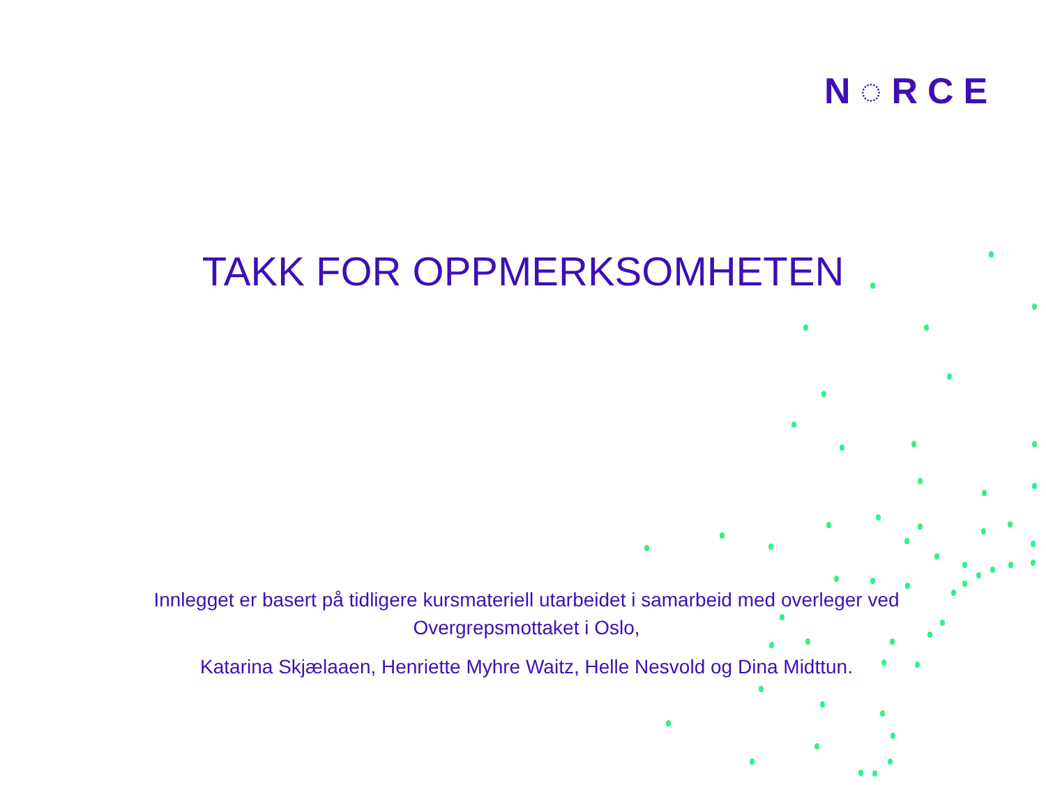N◌RCE
TAKK FOR OPPMERKSOMHETEN
Innlegget er basert på tidligere kursmateriell utarbeidet i samarbeid med overleger ved Overgrepsmottaket i Oslo,
Katarina Skjælaaen, Henriette Myhre Waitz, Helle Nesvold og Dina Midttun.